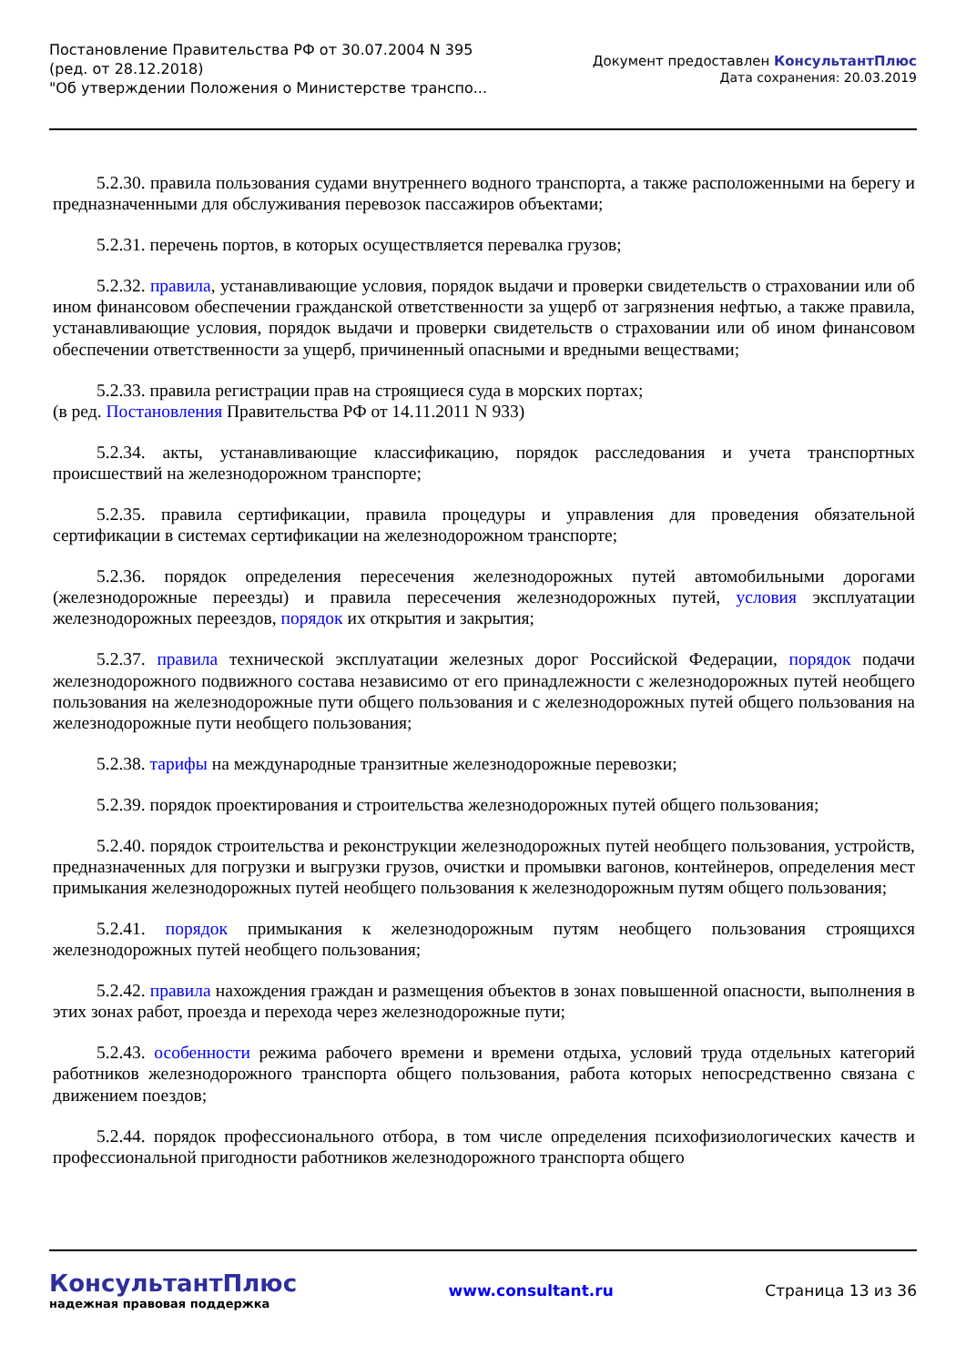Постановление Правительства РФ от 30.07.2004 N 395
(ред. от 28.12.2018)
"Об утверждении Положения о Министерстве транспо...
Документ предоставлен КонсультантПлюс
Дата сохранения: 20.03.2019
5.2.30. правила пользования судами внутреннего водного транспорта, а также расположенными на берегу и предназначенными для обслуживания перевозок пассажиров объектами;
5.2.31. перечень портов, в которых осуществляется перевалка грузов;
5.2.32. правила, устанавливающие условия, порядок выдачи и проверки свидетельств о страховании или об ином финансовом обеспечении гражданской ответственности за ущерб от загрязнения нефтью, а также правила, устанавливающие условия, порядок выдачи и проверки свидетельств о страховании или об ином финансовом обеспечении ответственности за ущерб, причиненный опасными и вредными веществами;
5.2.33. правила регистрации прав на строящиеся суда в морских портах;
(в ред. Постановления Правительства РФ от 14.11.2011 N 933)
5.2.34. акты, устанавливающие классификацию, порядок расследования и учета транспортных происшествий на железнодорожном транспорте;
5.2.35. правила сертификации, правила процедуры и управления для проведения обязательной сертификации в системах сертификации на железнодорожном транспорте;
5.2.36. порядок определения пересечения железнодорожных путей автомобильными дорогами (железнодорожные переезды) и правила пересечения железнодорожных путей, условия эксплуатации железнодорожных переездов, порядок их открытия и закрытия;
5.2.37. правила технической эксплуатации железных дорог Российской Федерации, порядок подачи железнодорожного подвижного состава независимо от его принадлежности с железнодорожных путей необщего пользования на железнодорожные пути общего пользования и с железнодорожных путей общего пользования на железнодорожные пути необщего пользования;
5.2.38. тарифы на международные транзитные железнодорожные перевозки;
5.2.39. порядок проектирования и строительства железнодорожных путей общего пользования;
5.2.40. порядок строительства и реконструкции железнодорожных путей необщего пользования, устройств, предназначенных для погрузки и выгрузки грузов, очистки и промывки вагонов, контейнеров, определения мест примыкания железнодорожных путей необщего пользования к железнодорожным путям общего пользования;
5.2.41. порядок примыкания к железнодорожным путям необщего пользования строящихся железнодорожных путей необщего пользования;
5.2.42. правила нахождения граждан и размещения объектов в зонах повышенной опасности, выполнения в этих зонах работ, проезда и перехода через железнодорожные пути;
5.2.43. особенности режима рабочего времени и времени отдыха, условий труда отдельных категорий работников железнодорожного транспорта общего пользования, работа которых непосредственно связана с движением поездов;
5.2.44. порядок профессионального отбора, в том числе определения психофизиологических качеств и профессиональной пригодности работников железнодорожного транспорта общего
КонсультантПлюс
надежная правовая поддержка
www.consultant.ru Страница 13 из 36